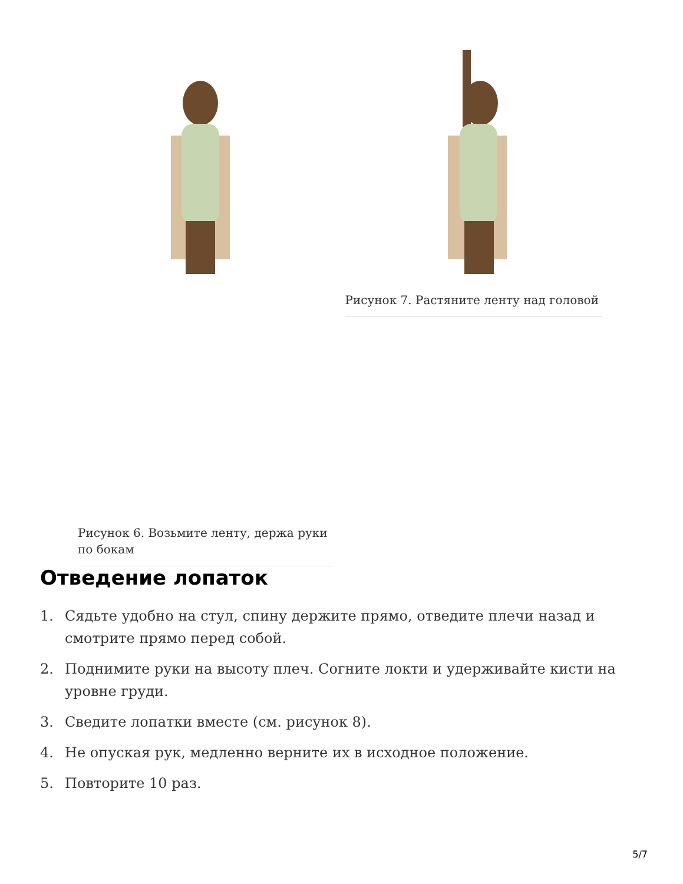Рисунок 6. Возьмите ленту, держа руки по бокам
Рисунок 7. Растяните ленту над головой
Отведение лопаток
1. Сядьте удобно на стул, спину держите прямо, отведите плечи назад и смотрите прямо перед собой.
2. Поднимите руки на высоту плеч. Согните локти и удерживайте кисти на уровне груди.
3. Сведите лопатки вместе (см. рисунок 8).
4. Не опуская рук, медленно верните их в исходное положение.
5. Повторите 10 раз.
5/7